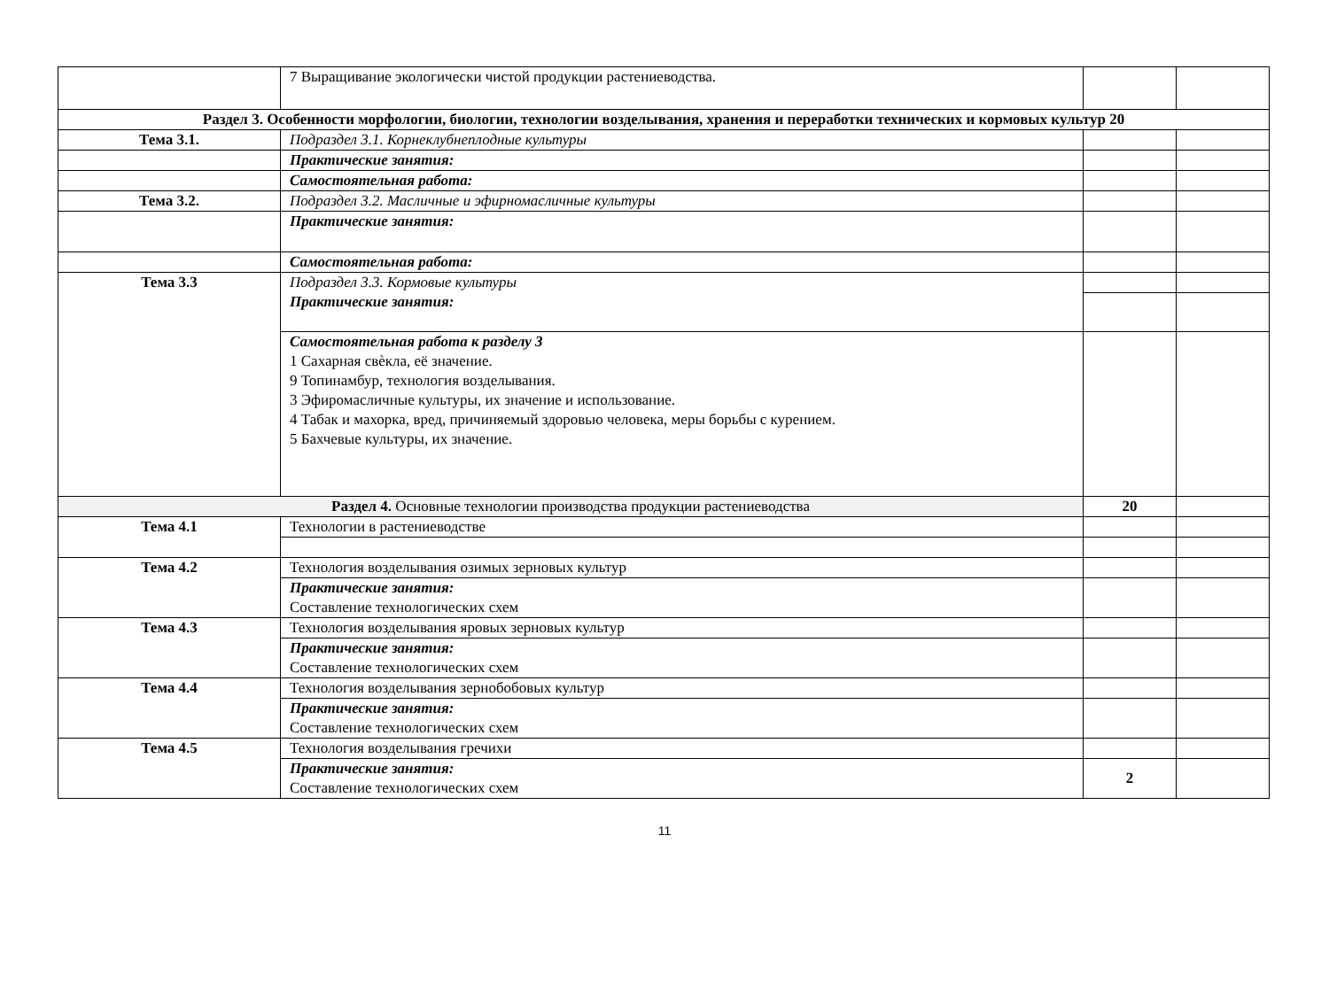| | 7 Выращивание экологически чистой продукции растениеводства. | | |
| Раздел 3. Особенности морфологии, биологии, технологии возделывания, хранения и переработки технических и кормовых культур 20 | | | |
| Тема 3.1. | Подраздел 3.1. Корнеклубнеплодные культуры | | |
| | Практические занятия: | | |
| | Самостоятельная работа: | | |
| Тема 3.2. | Подраздел 3.2. Масличные и эфирномасличные культуры | | |
| | Практические занятия: | | |
| | Самостоятельная работа: | | |
| Тема 3.3 | Подраздел 3.3. Кормовые культуры Практические занятия: | | |
| | Самостоятельная работа к разделу 3 1 Сахарная свѐкла, её значение. 9 Топинамбур, технология возделывания. 3 Эфиромасличные культуры, их значение и использование. 4 Табак и махорка, вред, причиняемый здоровью человека, меры борьбы с курением. 5 Бахчевые культуры, их значение. | | |
| Раздел 4. Основные технологии производства продукции растениеводства | | 20 | |
| Тема 4.1 | Технологии в растениеводстве | | |
| Тема 4.2 | Технология возделывания озимых зерновых культур | | |
| | Практические занятия: Составление технологических схем | | |
| Тема 4.3 | Технология возделывания яровых зерновых культур | | |
| | Практические занятия: Составление технологических схем | | |
| Тема 4.4 | Технология возделывания зернобобовых культур | | |
| | Практические занятия: Составление технологических схем | | |
| Тема 4.5 | Технология возделывания гречихи | | |
| | Практические занятия: Составление технологических схем | 2 | |
11